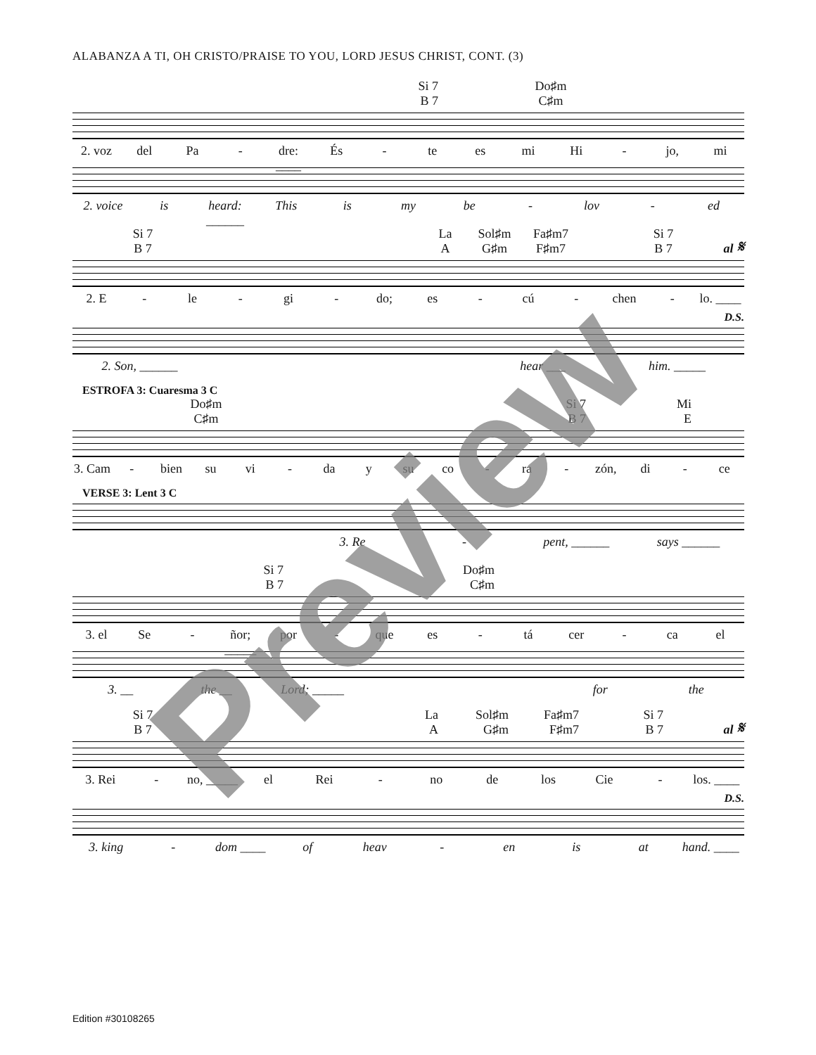ALABANZA A TI, OH CRISTO/PRAISE TO YOU, LORD JESUS CHRIST, CONT. (3)
Si 7
B 7
Do♯m
C♯m
2. voz del Pa - dre: ____ És - te es mi Hi - jo, mi
2. voice is heard: ______ This is my be - lov - ed
Si 7
B 7
La
A
Sol♯m
G♯m
Fa♯m7
F♯m7
Si 7
B 7
al 𝄋
2. E - le - gi - do; es - cú - chen - lo. ____
D.S.
2. Son, ______ hear ___ him. _____
ESTROFA 3: Cuaresma 3 C
Do♯m
C♯m
Si 7
B 7
Mi
E
3. Cam - bien su vi - da y su co - ra - zón, di - ce
VERSE 3: Lent 3 C
3. Re - pent, ______ says ______
Si 7
B 7
Do♯m
C♯m
3. el Se - ñor; _____ por - que es - tá cer - ca el
3. __ the __ Lord; _____ for the
Si 7
B 7
La
A
Sol♯m
G♯m
Fa♯m7
F♯m7
Si 7
B 7
al 𝄋
3. Rei - no, _____ el Rei - no de los Cie - los. ____
D.S.
3. king - dom ____ of heav - en is at hand. ____
Preview
Edition #30108265